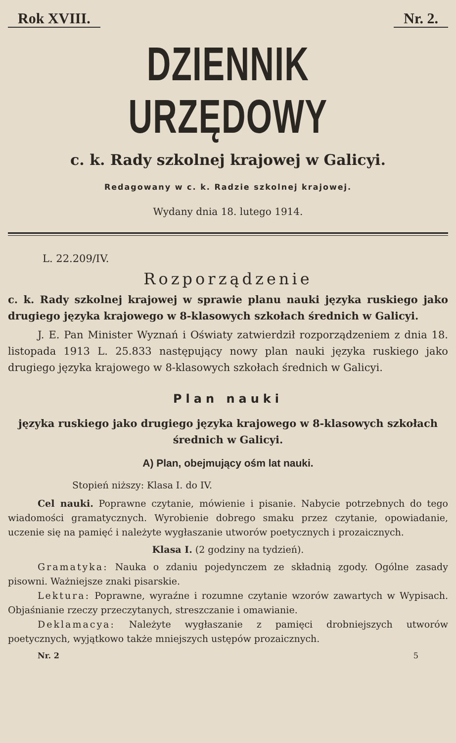Rok XVIII. Nr. 2.
DZIENNIK URZĘDOWY
c. k. Rady szkolnej krajowej w Galicyi.
Redagowany w c. k. Radzie szkolnej krajowej.
Wydany dnia 18. lutego 1914.
L. 22.209/IV.
Rozporządzenie
c. k. Rady szkolnej krajowej w sprawie planu nauki języka ruskiego jako drugiego języka krajowego w 8-klasowych szkołach średnich w Galicyi.
J. E. Pan Minister Wyznań i Oświaty zatwierdził rozporządzeniem z dnia 18. listopada 1913 L. 25.833 następujący nowy plan nauki języka ruskiego jako drugiego języka krajowego w 8-klasowych szkołach średnich w Galicyi.
Plan nauki
języka ruskiego jako drugiego języka krajowego w 8-klasowych szkołach średnich w Galicyi.
A) Plan, obejmujący ośm lat nauki.
Stopień niższy: Klasa I. do IV.
Cel nauki. Poprawne czytanie, mówienie i pisanie. Nabycie potrzebnych do tego wiadomości gramatycznych. Wyrobienie dobrego smaku przez czytanie, opowiadanie, uczenie się na pamięć i należyte wygłaszanie utworów poetycznych i prozaicznych.
Klasa I. (2 godziny na tydzień).
Gramatyka: Nauka o zdaniu pojedynczem ze składnią zgody. Ogólne zasady pisowni. Ważniejsze znaki pisarskie.
Lektura: Poprawne, wyraźne i rozumne czytanie wzorów zawartych w Wypisach. Objaśnianie rzeczy przeczytanych, streszczanie i omawianie.
Deklamacya: Należyte wygłaszanie z pamięci drobniejszych utworów poetycznych, wyjątkowo także mniejszych ustępów prozaicznych.
Nr. 2 5